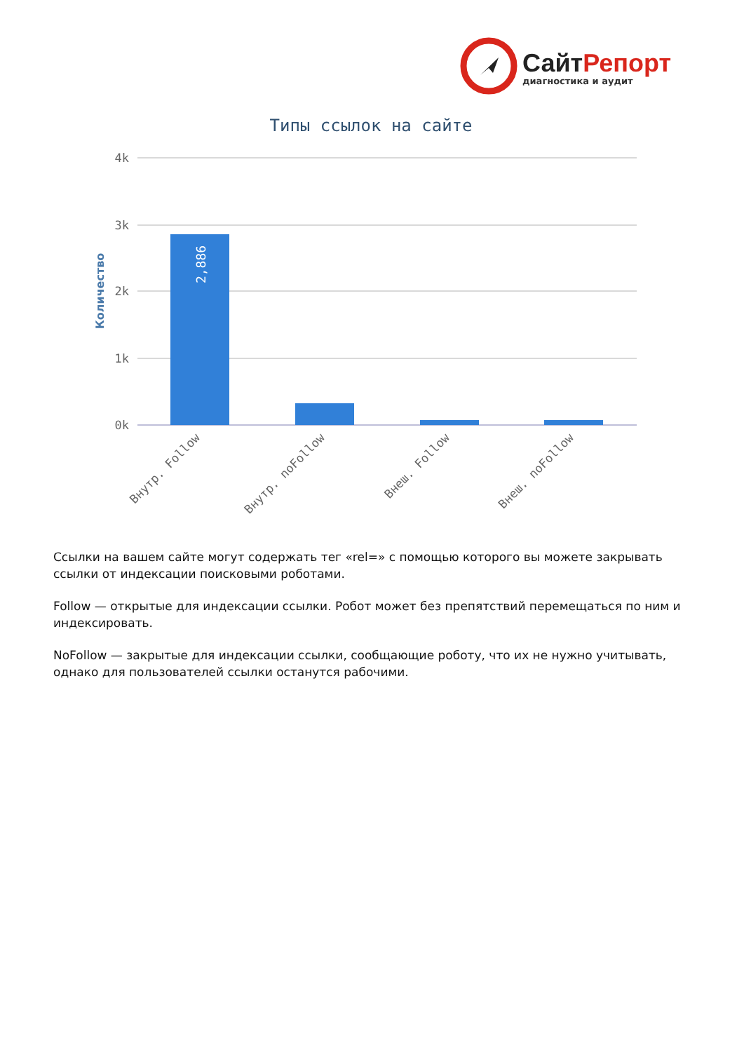Сайт Репорт
диагностика и аудит
Типы ссылок на сайте
4k
3k
2k
1k
0k
Количество
2,886
Внутр. Follow
Внутр. noFollow
Внеш. Follow
Внеш. noFollow
Ссылки на вашем сайте могут содержать тег «rel=» с помощью которого вы можете закрывать ссылки от индексации поисковыми роботами.
Follow — открытые для индексации ссылки. Робот может без препятствий перемещаться по ним и индексировать.
NoFollow — закрытые для индексации ссылки, сообщающие роботу, что их не нужно учитывать, однако для пользователей ссылки останутся рабочими.